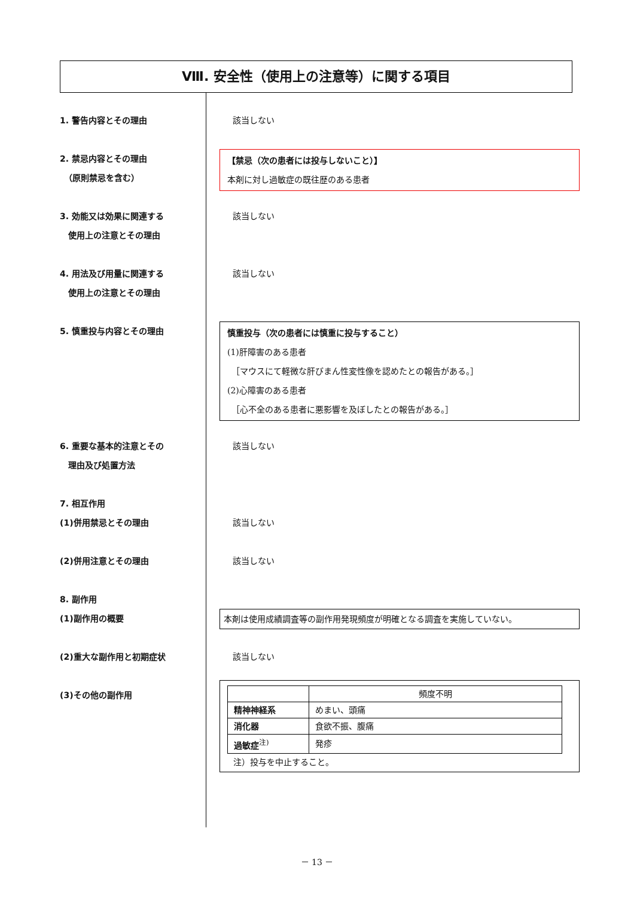Ⅷ. 安全性（使用上の注意等）に関する項目
1. 警告内容とその理由 該当しない
2. 禁忌内容とその理由
　（原則禁忌を含む）
【禁忌（次の患者には投与しないこと）】
本剤に対し過敏症の既往歴のある患者
3. 効能又は効果に関連する
　使用上の注意とその理由
該当しない
4. 用法及び用量に関連する
　使用上の注意とその理由
該当しない
5. 慎重投与内容とその理由
慎重投与（次の患者には慎重に投与すること）
(1)肝障害のある患者
　［マウスにて軽微な肝びまん性変性像を認めたとの報告がある。］
(2)心障害のある患者
　［心不全のある患者に悪影響を及ぼしたとの報告がある。］
6. 重要な基本的注意とその
　理由及び処置方法
該当しない
7. 相互作用
(1)併用禁忌とその理由
該当しない
(2)併用注意とその理由 該当しない
8. 副作用
(1)副作用の概要
本剤は使用成績調査等の副作用発現頻度が明確となる調査を実施していない。
(2)重大な副作用と初期症状 該当しない
(3)その他の副作用
| | 頻度不明 |
| 精神神経系 | めまい、頭痛 |
| 消化器 | 食欲不振、腹痛 |
| 過敏症<sup>注)</sup> | 発疹 |
注）投与を中止すること。
－ 13 －